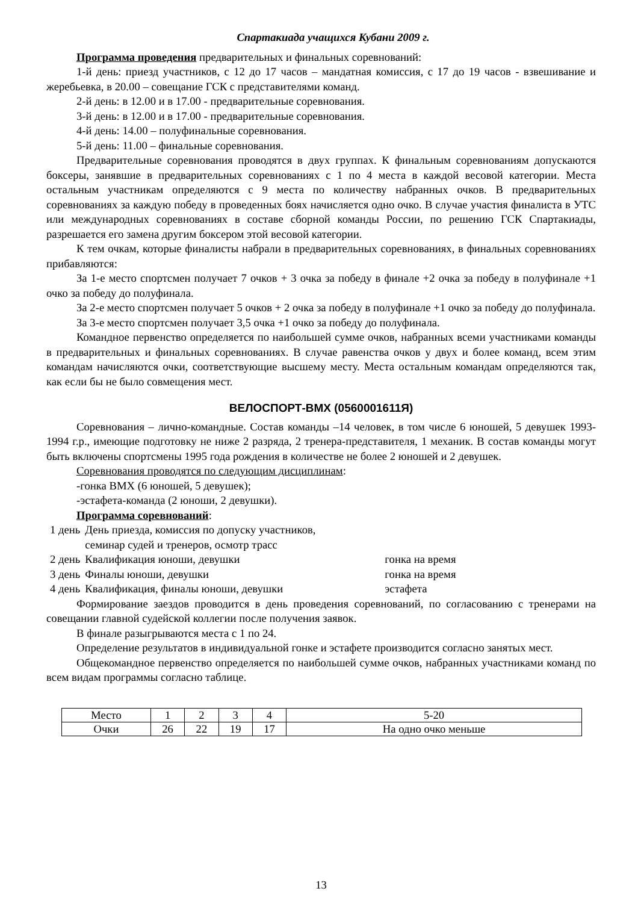Спартакиада учащихся Кубани 2009 г.
Программа проведения предварительных и финальных соревнований:
1-й день: приезд участников, с 12 до 17 часов – мандатная комиссия, с 17 до 19 часов - взвешивание и жеребьевка, в 20.00 – совещание ГСК с представителями команд.
2-й день: в 12.00 и в 17.00 - предварительные соревнования.
3-й день: в 12.00 и в 17.00 - предварительные соревнования.
4-й день: 14.00 – полуфинальные соревнования.
5-й день: 11.00 – финальные соревнования.
Предварительные соревнования проводятся в двух группах. К финальным соревнованиям допускаются боксеры, занявшие в предварительных соревнованиях с 1 по 4 места в каждой весовой категории. Места остальным участникам определяются с 9 места по количеству набранных очков. В предварительных соревнованиях за каждую победу в проведенных боях начисляется одно очко. В случае участия финалиста в УТС или международных соревнованиях в составе сборной команды России, по решению ГСК Спартакиады, разрешается его замена другим боксером этой весовой категории.
К тем очкам, которые финалисты набрали в предварительных соревнованиях, в финальных соревнованиях прибавляются:
За 1-е место спортсмен получает 7 очков + 3 очка за победу в финале +2 очка за победу в полуфинале +1 очко за победу до полуфинала.
За 2-е место спортсмен получает 5 очков + 2 очка за победу в полуфинале +1 очко за победу до полуфинала.
За 3-е место спортсмен получает 3,5 очка +1 очко за победу до полуфинала.
Командное первенство определяется по наибольшей сумме очков, набранных всеми участниками команды в предварительных и финальных соревнованиях. В случае равенства очков у двух и более команд, всем этим командам начисляются очки, соответствующие высшему месту. Места остальным командам определяются так, как если бы не было совмещения мест.
ВЕЛОСПОРТ-BMX (0560001611Я)
Соревнования – лично-командные. Состав команды –14 человек, в том числе 6 юношей, 5 девушек 1993-1994 г.р., имеющие подготовку не ниже 2 разряда, 2 тренера-представителя, 1 механик. В состав команды могут быть включены спортсмены 1995 года рождения в количестве не более 2 юношей и 2 девушек.
Соревнования проводятся по следующим дисциплинам:
-гонка BMX (6 юношей, 5 девушек);
-эстафета-команда (2 юноши, 2 девушки).
Программа соревнований:
| 1 день | День приезда, комиссия по допуску участников, семинар судей и тренеров, осмотр трасс | |
| 2 день | Квалификация юноши, девушки | гонка на время |
| 3 день | Финалы юноши, девушки | гонка на время |
| 4 день | Квалификация, финалы юноши, девушки | эстафета |
Формирование заездов проводится в день проведения соревнований, по согласованию с тренерами на совещании главной судейской коллегии после получения заявок.
В финале разыгрываются места с 1 по 24.
Определение результатов в индивидуальной гонке и эстафете производится согласно занятых мест.
Общекомандное первенство определяется по наибольшей сумме очков, набранных участниками команд по всем видам программы согласно таблице.
| Место | 1 | 2 | 3 | 4 | 5-20 |
| Очки | 26 | 22 | 19 | 17 | На одно очко меньше |
13